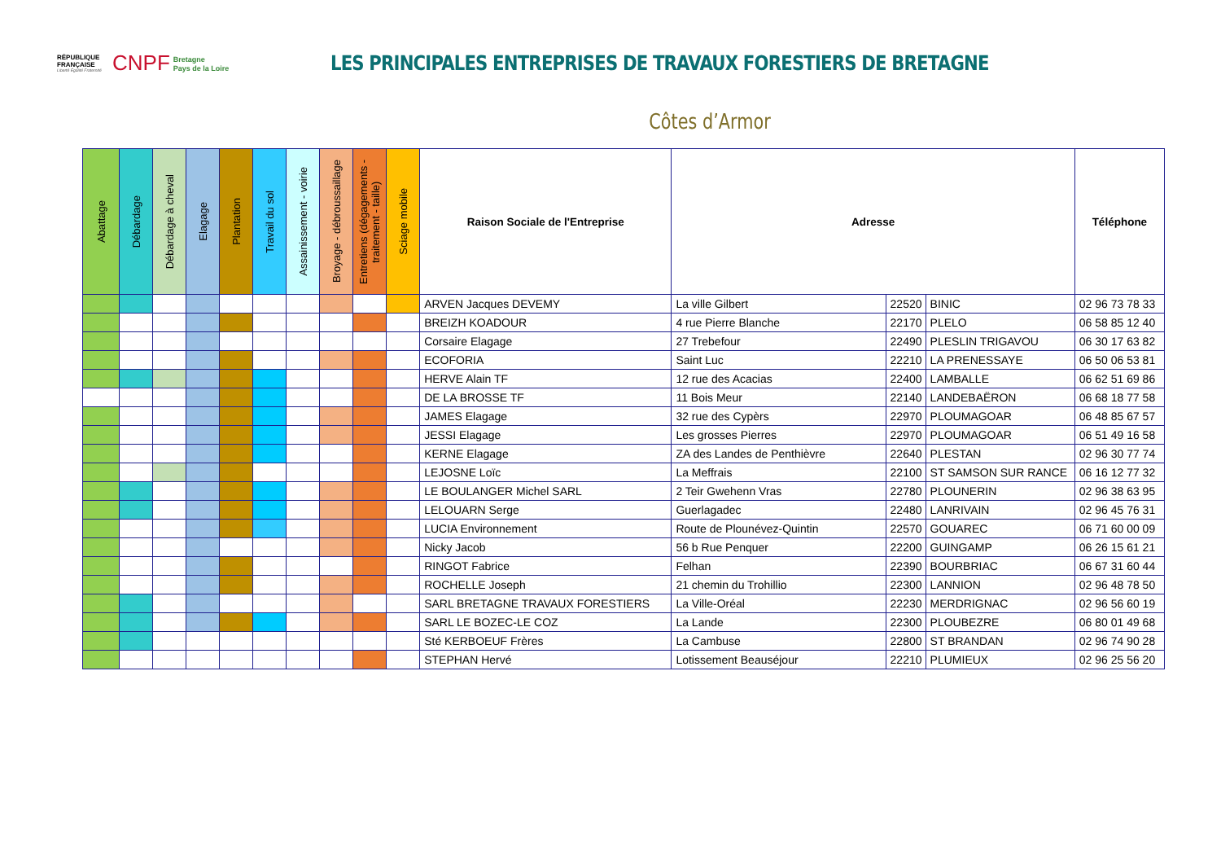RÉPUBLIQUE FRANÇAISE
Liberté Égalité Fraternité
CNPF Bretagne
Pays de la Loire
LES PRINCIPALES ENTREPRISES DE TRAVAUX FORESTIERS DE BRETAGNE
Côtes d’Armor
| Abattage | Débardage | Débardage à cheval | Elagage | Plantation | Travail du sol | Assainissement - voirie | Broyage - débroussaillage | Entretiens (dégagements - traitement - taille) | Sciage mobile | Raison Sociale de l'Entreprise | Adresse | | | Téléphone |
| --- | --- | --- | --- | --- | --- | --- | --- | --- | --- | --- | --- | --- | --- | --- |
| | | | | | | | | | | ARVEN Jacques DEVEMY | La ville Gilbert | 22520 | BINIC | 02 96 73 78 33 |
| | | | | | | | | | | BREIZH KOADOUR | 4 rue Pierre Blanche | 22170 | PLELO | 06 58 85 12 40 |
| | | | | | | | | | | Corsaire Elagage | 27 Trebefour | 22490 | PLESLIN TRIGAVOU | 06 30 17 63 82 |
| | | | | | | | | | | ECOFORIA | Saint Luc | 22210 | LA PRENESSAYE | 06 50 06 53 81 |
| | | | | | | | | | | HERVE Alain TF | 12 rue des Acacias | 22400 | LAMBALLE | 06 62 51 69 86 |
| | | | | | | | | | | DE LA BROSSE TF | 11 Bois Meur | 22140 | LANDEBAËRON | 06 68 18 77 58 |
| | | | | | | | | | | JAMES Elagage | 32 rue des Cypèrs | 22970 | PLOUMAGOAR | 06 48 85 67 57 |
| | | | | | | | | | | JESSI Elagage | Les grosses Pierres | 22970 | PLOUMAGOAR | 06 51 49 16 58 |
| | | | | | | | | | | KERNE Elagage | ZA des Landes de Penthièvre | 22640 | PLESTAN | 02 96 30 77 74 |
| | | | | | | | | | | LEJOSNE Loïc | La Meffrais | 22100 | ST SAMSON SUR RANCE | 06 16 12 77 32 |
| | | | | | | | | | | LE BOULANGER Michel SARL | 2 Teir Gwehenn Vras | 22780 | PLOUNERIN | 02 96 38 63 95 |
| | | | | | | | | | | LELOUARN Serge | Guerlagadec | 22480 | LANRIVAIN | 02 96 45 76 31 |
| | | | | | | | | | | LUCIA Environnement | Route de Plounévez-Quintin | 22570 | GOUAREC | 06 71 60 00 09 |
| | | | | | | | | | | Nicky Jacob | 56 b Rue Penquer | 22200 | GUINGAMP | 06 26 15 61 21 |
| | | | | | | | | | | RINGOT Fabrice | Felhan | 22390 | BOURBRIAC | 06 67 31 60 44 |
| | | | | | | | | | | ROCHELLE Joseph | 21 chemin du Trohillio | 22300 | LANNION | 02 96 48 78 50 |
| | | | | | | | | | | SARL BRETAGNE TRAVAUX FORESTIERS | La Ville-Oréal | 22230 | MERDRIGNAC | 02 96 56 60 19 |
| | | | | | | | | | | SARL LE BOZEC-LE COZ | La Lande | 22300 | PLOUBEZRE | 06 80 01 49 68 |
| | | | | | | | | | | Sté KERBOEUF Frères | La Cambuse | 22800 | ST BRANDAN | 02 96 74 90 28 |
| | | | | | | | | | | STEPHAN Hervé | Lotissement Beauséjour | 22210 | PLUMIEUX | 02 96 25 56 20 |